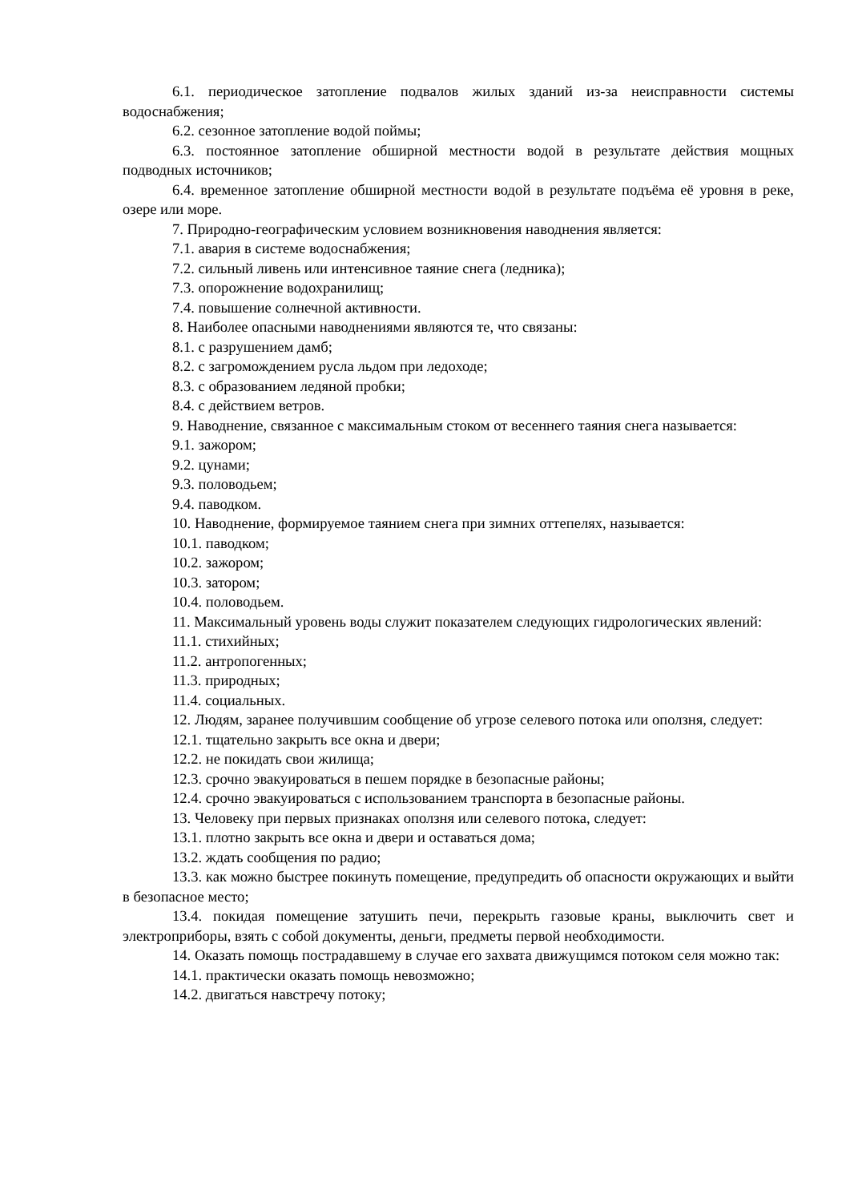6.1. периодическое затопление подвалов жилых зданий из-за неисправности системы водоснабжения;
6.2. сезонное затопление водой поймы;
6.3. постоянное затопление обширной местности водой в результате действия мощных подводных источников;
6.4. временное затопление обширной местности водой в результате подъёма её уровня в реке, озере или море.
7. Природно-географическим условием возникновения наводнения является:
7.1. авария в системе водоснабжения;
7.2. сильный ливень или интенсивное таяние снега (ледника);
7.3. опорожнение водохранилищ;
7.4. повышение солнечной активности.
8. Наиболее опасными наводнениями являются те, что связаны:
8.1. с разрушением дамб;
8.2. с загромождением русла льдом при ледоходе;
8.3. с образованием ледяной пробки;
8.4. с действием ветров.
9. Наводнение, связанное с максимальным стоком от весеннего таяния снега называется:
9.1. зажором;
9.2. цунами;
9.3. половодьем;
9.4. паводком.
10. Наводнение, формируемое таянием снега при зимних оттепелях, называется:
10.1. паводком;
10.2. зажором;
10.3. затором;
10.4. половодьем.
11. Максимальный уровень воды служит показателем следующих гидрологических явлений:
11.1. стихийных;
11.2. антропогенных;
11.3. природных;
11.4. социальных.
12. Людям, заранее получившим сообщение об угрозе селевого потока или оползня, следует:
12.1. тщательно закрыть все окна и двери;
12.2. не покидать свои жилища;
12.3. срочно эвакуироваться в пешем порядке в безопасные районы;
12.4. срочно эвакуироваться с использованием транспорта в безопасные районы.
13. Человеку при первых признаках оползня или селевого потока, следует:
13.1. плотно закрыть все окна и двери и оставаться дома;
13.2. ждать сообщения по радио;
13.3. как можно быстрее покинуть помещение, предупредить об опасности окружающих и выйти в безопасное место;
13.4. покидая помещение затушить печи, перекрыть газовые краны, выключить свет и электроприборы, взять с собой документы, деньги, предметы первой необходимости.
14. Оказать помощь пострадавшему в случае его захвата движущимся потоком селя можно так:
14.1. практически оказать помощь невозможно;
14.2. двигаться навстречу потоку;